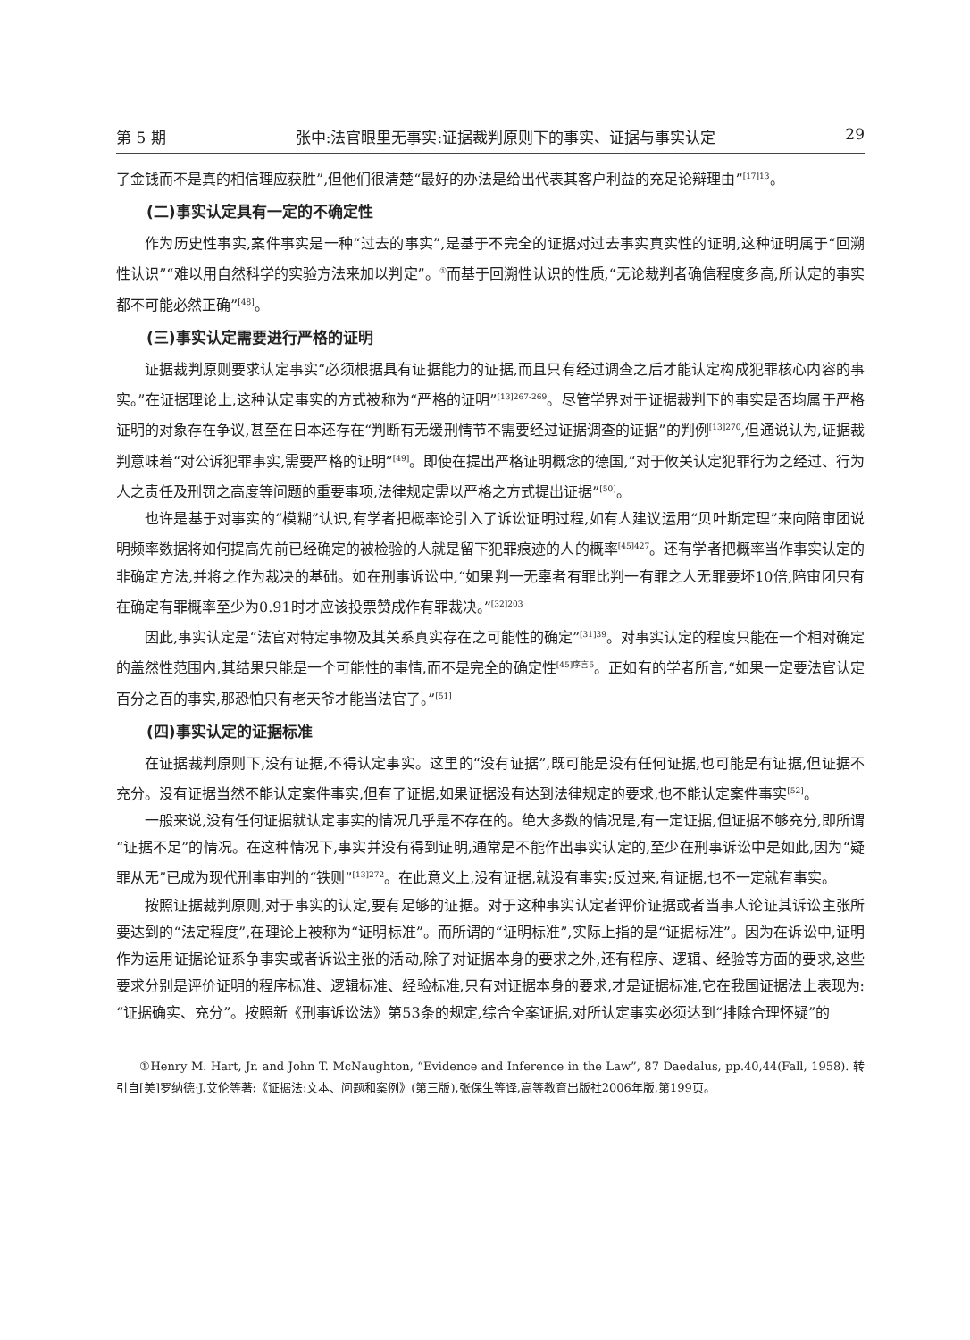第 5 期 张中:法官眼里无事实:证据裁判原则下的事实、证据与事实认定 29
了金钱而不是真的相信理应获胜”,但他们很清楚“最好的办法是给出代表其客户利益的充足论辩理由”<sup>[17]13</sup>。
(二)事实认定具有一定的不确定性
作为历史性事实,案件事实是一种“过去的事实”,是基于不完全的证据对过去事实真实性的证明,这种证明属于“回溯性认识”“难以用自然科学的实验方法来加以判定”。<sup>①</sup>而基于回溯性认识的性质,“无论裁判者确信程度多高,所认定的事实都不可能必然正确”<sup>[48]</sup>。
(三)事实认定需要进行严格的证明
证据裁判原则要求认定事实“必须根据具有证据能力的证据,而且只有经过调查之后才能认定构成犯罪核心内容的事实。”在证据理论上,这种认定事实的方式被称为“严格的证明”<sup>[13]267-269</sup>。尽管学界对于证据裁判下的事实是否均属于严格证明的对象存在争议,甚至在日本还存在“判断有无缓刑情节不需要经过证据调查的证据”的判例<sup>[13]270</sup>,但通说认为,证据裁判意味着“对公诉犯罪事实,需要严格的证明”<sup>[49]</sup>。即使在提出严格证明概念的德国,“对于攸关认定犯罪行为之经过、行为人之责任及刑罚之高度等问题的重要事项,法律规定需以严格之方式提出证据”<sup>[50]</sup>。
也许是基于对事实的“模糊”认识,有学者把概率论引入了诉讼证明过程,如有人建议运用“贝叶斯定理”来向陪审团说明频率数据将如何提高先前已经确定的被检验的人就是留下犯罪痕迹的人的概率<sup>[45]427</sup>。还有学者把概率当作事实认定的非确定方法,并将之作为裁决的基础。如在刑事诉讼中,“如果判一无辜者有罪比判一有罪之人无罪要坏10倍,陪审团只有在确定有罪概率至少为0.91时才应该投票赞成作有罪裁决。”<sup>[32]203</sup>
因此,事实认定是“法官对特定事物及其关系真实存在之可能性的确定”<sup>[31]39</sup>。对事实认定的程度只能在一个相对确定的盖然性范围内,其结果只能是一个可能性的事情,而不是完全的确定性<sup>[45]序言5</sup>。正如有的学者所言,“如果一定要法官认定百分之百的事实,那恐怕只有老天爷才能当法官了。”<sup>[51]</sup>
(四)事实认定的证据标准
在证据裁判原则下,没有证据,不得认定事实。这里的“没有证据”,既可能是没有任何证据,也可能是有证据,但证据不充分。没有证据当然不能认定案件事实,但有了证据,如果证据没有达到法律规定的要求,也不能认定案件事实<sup>[52]</sup>。
一般来说,没有任何证据就认定事实的情况几乎是不存在的。绝大多数的情况是,有一定证据,但证据不够充分,即所谓“证据不足”的情况。在这种情况下,事实并没有得到证明,通常是不能作出事实认定的,至少在刑事诉讼中是如此,因为“疑罪从无”已成为现代刑事审判的“铁则”<sup>[13]272</sup>。在此意义上,没有证据,就没有事实;反过来,有证据,也不一定就有事实。
按照证据裁判原则,对于事实的认定,要有足够的证据。对于这种事实认定者评价证据或者当事人论证其诉讼主张所要达到的“法定程度”,在理论上被称为“证明标准”。而所谓的“证明标准”,实际上指的是“证据标准”。因为在诉讼中,证明作为运用证据论证系争事实或者诉讼主张的活动,除了对证据本身的要求之外,还有程序、逻辑、经验等方面的要求,这些要求分别是评价证明的程序标准、逻辑标准、经验标准,只有对证据本身的要求,才是证据标准,它在我国证据法上表现为:“证据确实、充分”。按照新《刑事诉讼法》第53条的规定,综合全案证据,对所认定事实必须达到“排除合理怀疑”的
①Henry M. Hart, Jr. and John T. McNaughton, “Evidence and Inference in the Law”, 87 Daedalus, pp.40,44(Fall, 1958). 转引自[美]罗纳德·J.艾伦等著:《证据法:文本、问题和案例》(第三版),张保生等译,高等教育出版社2006年版,第199页。